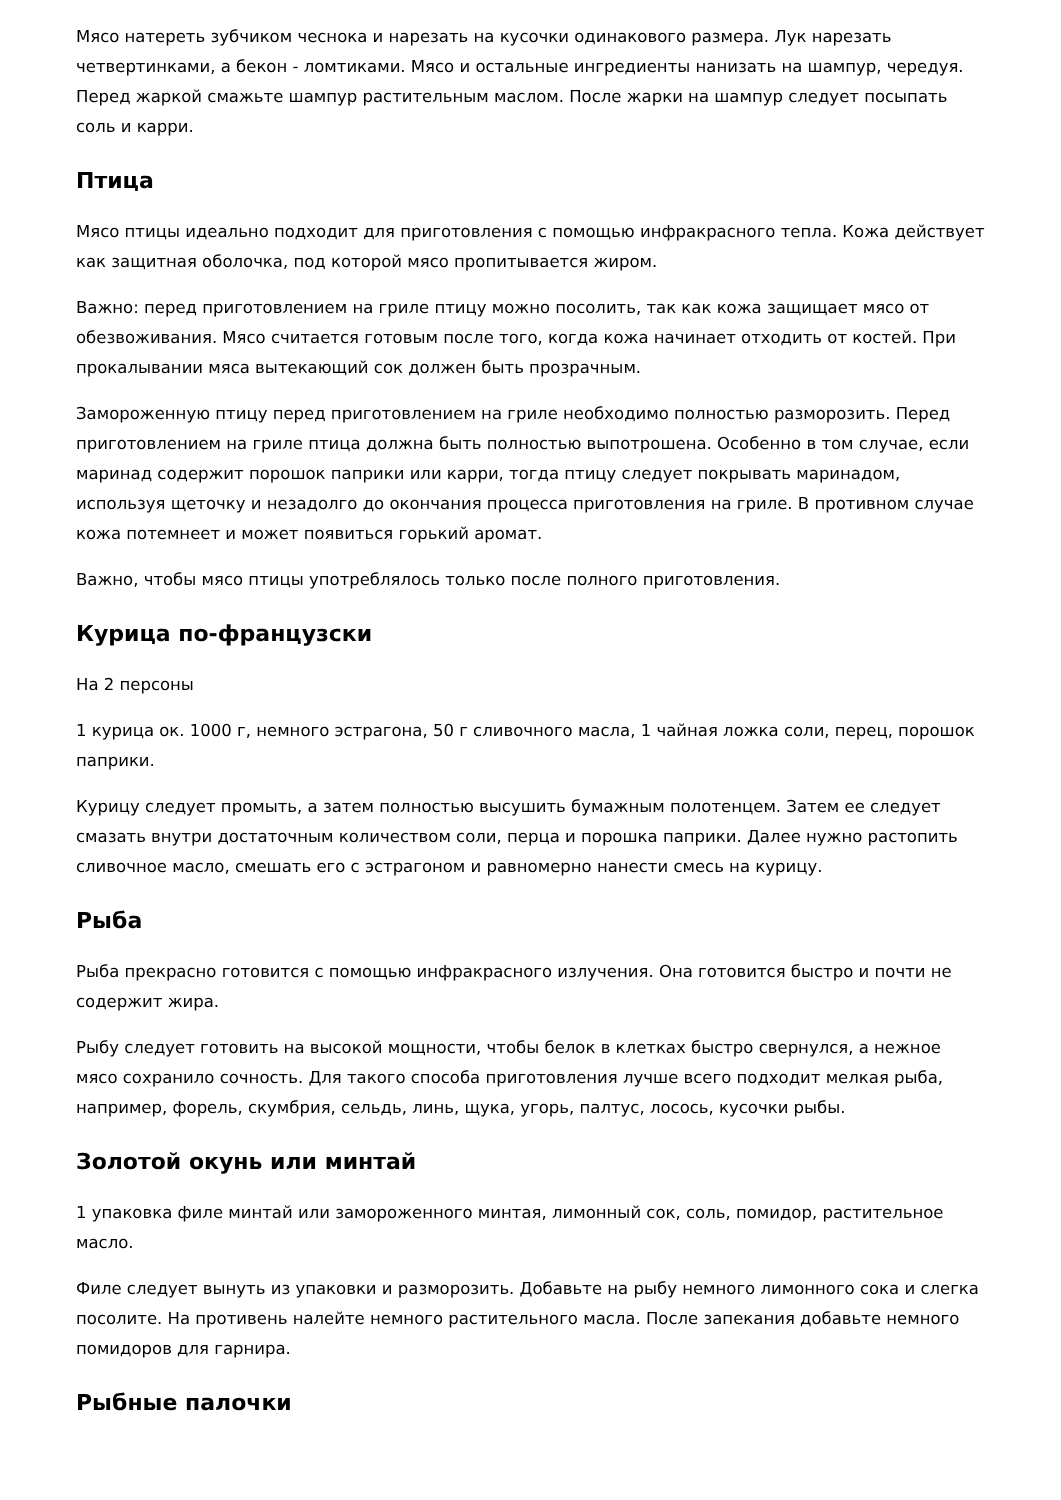Мясо натереть зубчиком чеснока и нарезать на кусочки одинакового размера. Лук нарезать четвертинками, а бекон - ломтиками. Мясо и остальные ингредиенты нанизать на шампур, чередуя. Перед жаркой смажьте шампур растительным маслом. После жарки на шампур следует посыпать соль и карри.
Птица
Мясо птицы идеально подходит для приготовления с помощью инфракрасного тепла. Кожа действует как защитная оболочка, под которой мясо пропитывается жиром.
Важно: перед приготовлением на гриле птицу можно посолить, так как кожа защищает мясо от обезвоживания. Мясо считается готовым после того, когда кожа начинает отходить от костей. При прокалывании мяса вытекающий сок должен быть прозрачным.
Замороженную птицу перед приготовлением на гриле необходимо полностью разморозить. Перед приготовлением на гриле птица должна быть полностью выпотрошена. Особенно в том случае, если маринад содержит порошок паприки или карри, тогда птицу следует покрывать маринадом, используя щеточку и незадолго до окончания процесса приготовления на гриле. В противном случае кожа потемнеет и может появиться горький аромат.
Важно, чтобы мясо птицы употреблялось только после полного приготовления.
Курица по-французски
На 2 персоны
1 курица ок. 1000 г, немного эстрагона, 50 г сливочного масла, 1 чайная ложка соли, перец, порошок паприки.
Курицу следует промыть, а затем полностью высушить бумажным полотенцем. Затем ее следует смазать внутри достаточным количеством соли, перца и порошка паприки. Далее нужно растопить сливочное масло, смешать его с эстрагоном и равномерно нанести смесь на курицу.
Рыба
Рыба прекрасно готовится с помощью инфракрасного излучения. Она готовится быстро и почти не содержит жира.
Рыбу следует готовить на высокой мощности, чтобы белок в клетках быстро свернулся, а нежное мясо сохранило сочность. Для такого способа приготовления лучше всего подходит мелкая рыба, например, форель, скумбрия, сельдь, линь, щука, угорь, палтус, лосось, кусочки рыбы.
Золотой окунь или минтай
1 упаковка филе минтай или замороженного минтая, лимонный сок, соль, помидор, растительное масло.
Филе следует вынуть из упаковки и разморозить. Добавьте на рыбу немного лимонного сока и слегка посолите. На противень налейте немного растительного масла. После запекания добавьте немного помидоров для гарнира.
Рыбные палочки